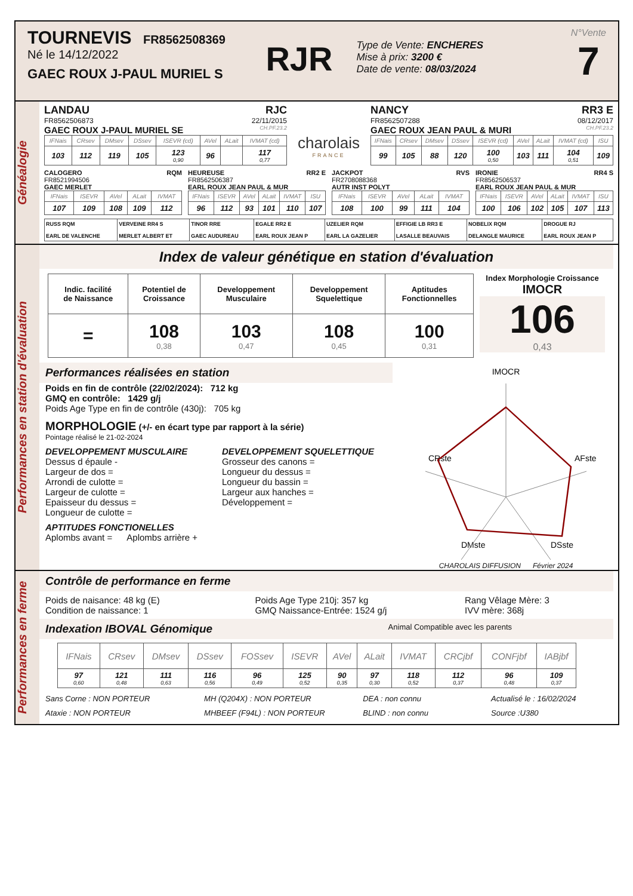TOURNEVIS FR8562508369
Né le 14/12/2022
GAEC ROUX J-PAUL MURIEL S
RJR
Type de Vente: ENCHERES
Mise à prix: 3200 €
Date de vente: 08/03/2024
N°Vente
7
Généalogie
LANDAU RJC
FR8562506873 22/11/2015
GAEC ROUX J-PAUL MURIEL SE CH.PF.23.2
| IFNais | CRsev | DMsev | DSsev | ISEVR (cd) | AVel | ALait | IVMAT (cd) |
| --- | --- | --- | --- | --- | --- | --- | --- |
| 103 | 112 | 119 | 105 | 123 0,90 | 96 | | 117 0,77 |
charolais
FRANCE
NANCY RR3 E
FR8562507288 08/12/2017
GAEC ROUX JEAN PAUL & MURI CH.PF.23.2
| IFNais | CRsev | DMsev | DSsev | ISEVR (cd) | AVel | ALait | IVMAT (cd) | ISU |
| --- | --- | --- | --- | --- | --- | --- | --- | --- |
| 99 | 105 | 88 | 120 | 100 0,50 | 103 | 111 | 104 0,51 | 109 |
CALOGERO RQM
FR8521994506
GAEC MERLET
| IFNais | ISEVR | AVel | ALait | IVMAT |
| --- | --- | --- | --- | --- |
| 107 | 109 | 108 | 109 | 112 |
HEUREUSE RR2 E
FR8562506387
EARL ROUX JEAN PAUL & MUR
| IFNais | ISEVR | AVel | ALait | IVMAT | ISU |
| --- | --- | --- | --- | --- | --- |
| 96 | 112 | 93 | 101 | 110 | 107 |
JACKPOT RVS
FR2708088368
AUTR INST POLYT
| IFNais | ISEVR | AVel | ALait | IVMAT |
| --- | --- | --- | --- | --- |
| 108 | 100 | 99 | 111 | 104 |
IRONIE RR4 S
FR8562506537
EARL ROUX JEAN PAUL & MUR
| IFNais | ISEVR | AVel | ALait | IVMAT | ISU |
| --- | --- | --- | --- | --- | --- |
| 100 | 106 | 102 | 105 | 107 | 113 |
| RUSS RQM EARL DE VALENCHE | VERVEINE RR4 S MERLET ALBERT ET | TINOR RRE GAEC AUDUREAU | EGALE RR2 E EARL ROUX JEAN P | UZELIER RQM EARL LA GAZELIER | EFFIGIE LB RR3 E LASALLE BEAUVAIS | NOBELIX RQM DELANGLE MAURICE | DROGUE RJ EARL ROUX JEAN P |
Performances en station d'évaluation
Index de valeur génétique en station d'évaluation
| Indic. facilité de Naissance | Potentiel de Croissance | Developpement Musculaire | Developpement Squelettique | Aptitudes Fonctionnelles |
| = | 108 0,38 | 103 0,47 | 108 0,45 | 100 0,31 |
Index Morphologie Croissance
IMOCR
106
0,43
Performances réalisées en station
Poids en fin de contrôle (22/02/2024): 712 kg
GMQ en contrôle: 1429 g/j
Poids Age Type en fin de contrôle (430j): 705 kg
MORPHOLOGIE (+/- en écart type par rapport à la série)
Pointage réalisé le 21-02-2024
DEVELOPPEMENT MUSCULAIRE
Dessus d épaule -
Largeur de dos =
Arrondi de culotte =
Largeur de culotte =
Epaisseur du dessus =
Longueur de culotte =
DEVELOPPEMENT SQUELETTIQUE
Grosseur des canons =
Longueur du dessus =
Longueur du bassin =
Largeur aux hanches =
Développement =
APTITUDES FONCTIONELLES
Aplombs avant = Aplombs arrière +
IMOCR
CRste
AFste
DMste
DSste
CHAROLAIS DIFFUSION Février 2024
Performances en ferme
Contrôle de performance en ferme
Poids de naisance: 48 kg (E)
Condition de naissance: 1
Poids Age Type 210j: 357 kg
GMQ Naissance-Entrée: 1524 g/j
Rang Vêlage Mère: 3
IVV mère: 368j
Indexation IBOVAL Génomique Animal Compatible avec les parents
| IFNais | CRsev | DMsev | DSsev | FOSsev | ISEVR | AVel | ALait | IVMAT | CRCjbf | CONFjbf | IABjbf |
| --- | --- | --- | --- | --- | --- | --- | --- | --- | --- | --- | --- |
| 97 0,60 | 121 0,48 | 111 0,63 | 116 0,56 | 96 0,49 | 125 0,52 | 90 0,35 | 97 0,30 | 118 0,52 | 112 0,37 | 96 0,48 | 109 0,37 |
Sans Corne : NON PORTEUR
Ataxie : NON PORTEUR
MH (Q204X) : NON PORTEUR
MHBEEF (F94L) : NON PORTEUR
DEA : non connu
BLIND : non connu
Actualisé le : 16/02/2024
Source :U380